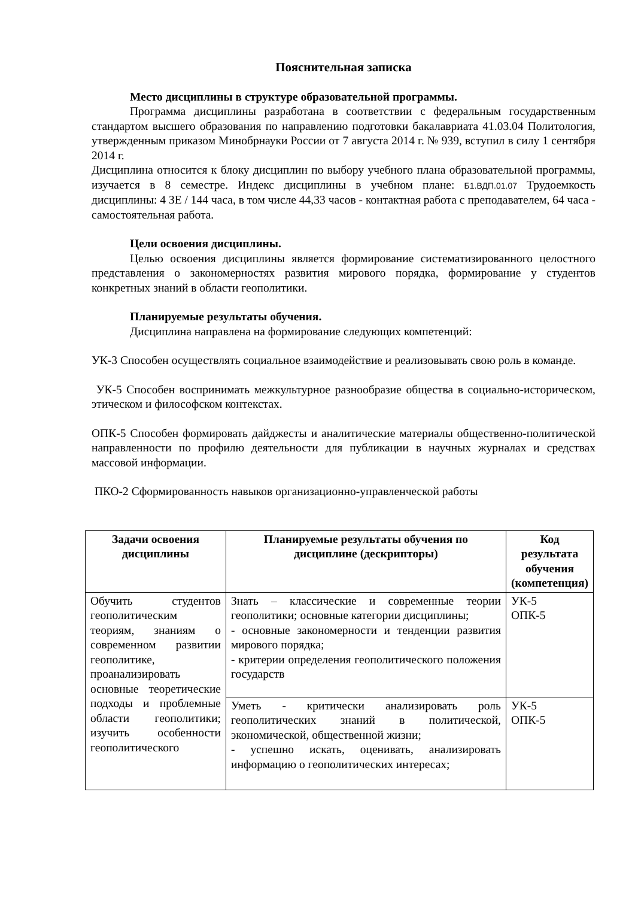Пояснительная записка
Место дисциплины в структуре образовательной программы.
Программа дисциплины разработана в соответствии с федеральным государственным стандартом высшего образования по направлению подготовки бакалавриата 41.03.04 Политология, утвержденным приказом Минобрнауки России от 7 августа 2014 г. № 939, вступил в силу 1 сентября 2014 г.
Дисциплина относится к блоку дисциплин по выбору учебного плана образовательной программы, изучается в 8 семестре. Индекс дисциплины в учебном плане: Б1.ВДП.01.07 Трудоемкость дисциплины: 4 ЗЕ / 144 часа, в том числе 44,33 часов - контактная работа с преподавателем, 64 часа - самостоятельная работа.
Цели освоения дисциплины.
Целью освоения дисциплины является формирование систематизированного целостного представления о закономерностях развития мирового порядка, формирование у студентов конкретных знаний в области геополитики.
Планируемые результаты обучения.
Дисциплина направлена на формирование следующих компетенций:
УК-3 Способен осуществлять социальное взаимодействие и реализовывать свою роль в команде.
УК-5 Способен воспринимать межкультурное разнообразие общества в социально-историческом, этическом и философском контекстах.
ОПК-5 Способен формировать дайджесты и аналитические материалы общественно-политической направленности по профилю деятельности для публикации в научных журналах и средствах массовой информации.
ПКО-2 Сформированность навыков организационно-управленческой работы
| Задачи освоения дисциплины | Планируемые результаты обучения по дисциплине (дескрипторы) | Код результата обучения (компетенция) |
| --- | --- | --- |
| Обучить студентов геополитическим теориям, знаниям о современном развитии геополитике, проанализировать основные теоретические подходы и проблемные области геополитики; изучить особенности геополитического | Знать – классические и современные теории геополитики; основные категории дисциплины; - основные закономерности и тенденции развития мирового порядка; - критерии определения геополитического положения государств | УК-5 ОПК-5 |
| | Уметь - критически анализировать роль геополитических знаний в политической, экономической, общественной жизни; - успешно искать, оценивать, анализировать информацию о геополитических интересах; | УК-5 ОПК-5 |